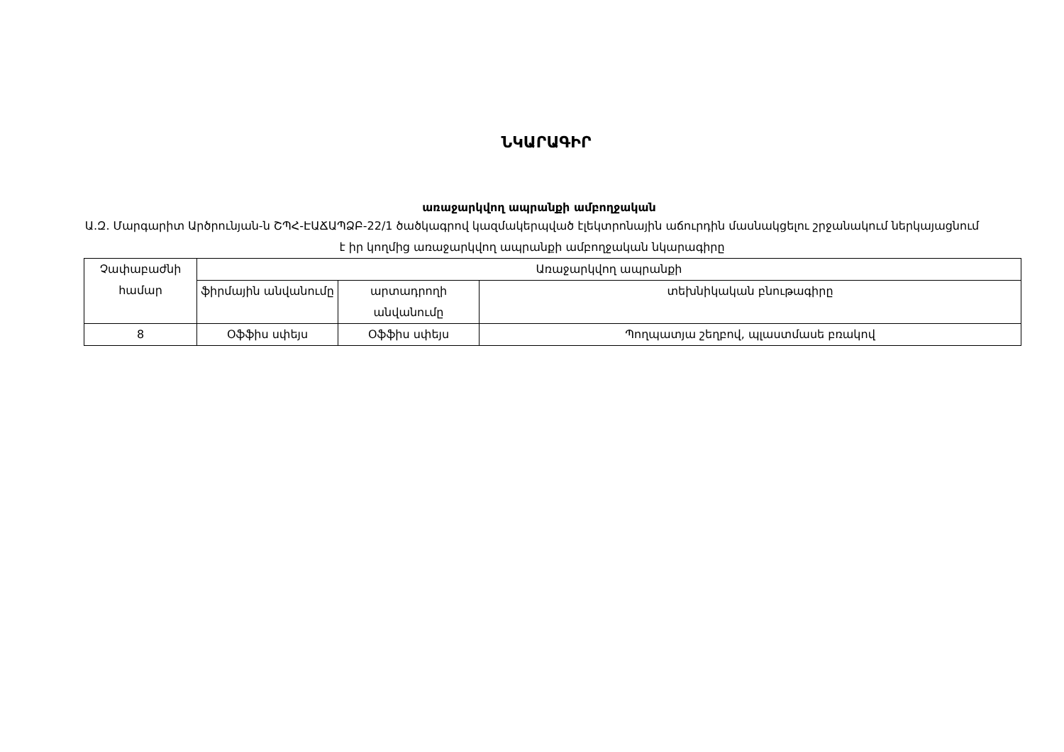ՆԿԱՐԱԳԻՐ
առաջարկվող ապրանքի ամբողջական
Ա.Զ. Մարգարիտ Արծրունյան-ն ՇՊՀ-ԷԱՃԱՊՁԲ-22/1 ծածկագրով կազմակերպված էլեկտրոնային աճուրդին մասնակցելու շրջանակում ներկայացնում է իր կողմից առաջարկվող ապրանքի ամբողջական նկարագիրը
| Չափաբաժնի համար | Առաջարկվող ապրանքի | | |
| --- | --- | --- | --- |
| | ֆիրմային անվանումը | արտադրողի անվանումը | տեխնիկական բնութագիրը |
| 8 | Օֆֆիս սփեյս | Օֆֆիս սփեյս | Պողպատյա շեղբով, պլաստմասե բռակով |